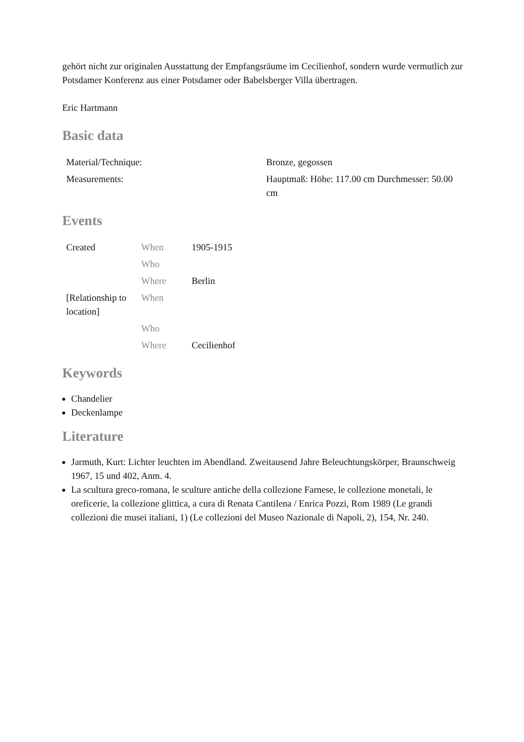gehört nicht zur originalen Ausstattung der Empfangsräume im Cecilienhof, sondern wurde vermutlich zur Potsdamer Konferenz aus einer Potsdamer oder Babelsberger Villa übertragen.
Eric Hartmann
Basic data
| Material/Technique: | Bronze, gegossen |
| Measurements: | Hauptmaß: Höhe: 117.00 cm Durchmesser: 50.00 cm |
Events
| Created | When | 1905-1915 |
| | Who | |
| | Where | Berlin |
| [Relationship to location] | When | |
| | Who | |
| | Where | Cecilienhof |
Keywords
Chandelier
Deckenlampe
Literature
Jarmuth, Kurt: Lichter leuchten im Abendland. Zweitausend Jahre Beleuchtungskörper, Braunschweig 1967, 15 und 402, Anm. 4.
La scultura greco-romana, le sculture antiche della collezione Farnese, le collezione monetali, le oreficerie, la collezione glittica, a cura di Renata Cantilena / Enrica Pozzi, Rom 1989 (Le grandi collezioni die musei italiani, 1) (Le collezioni del Museo Nazionale di Napoli, 2), 154, Nr. 240.